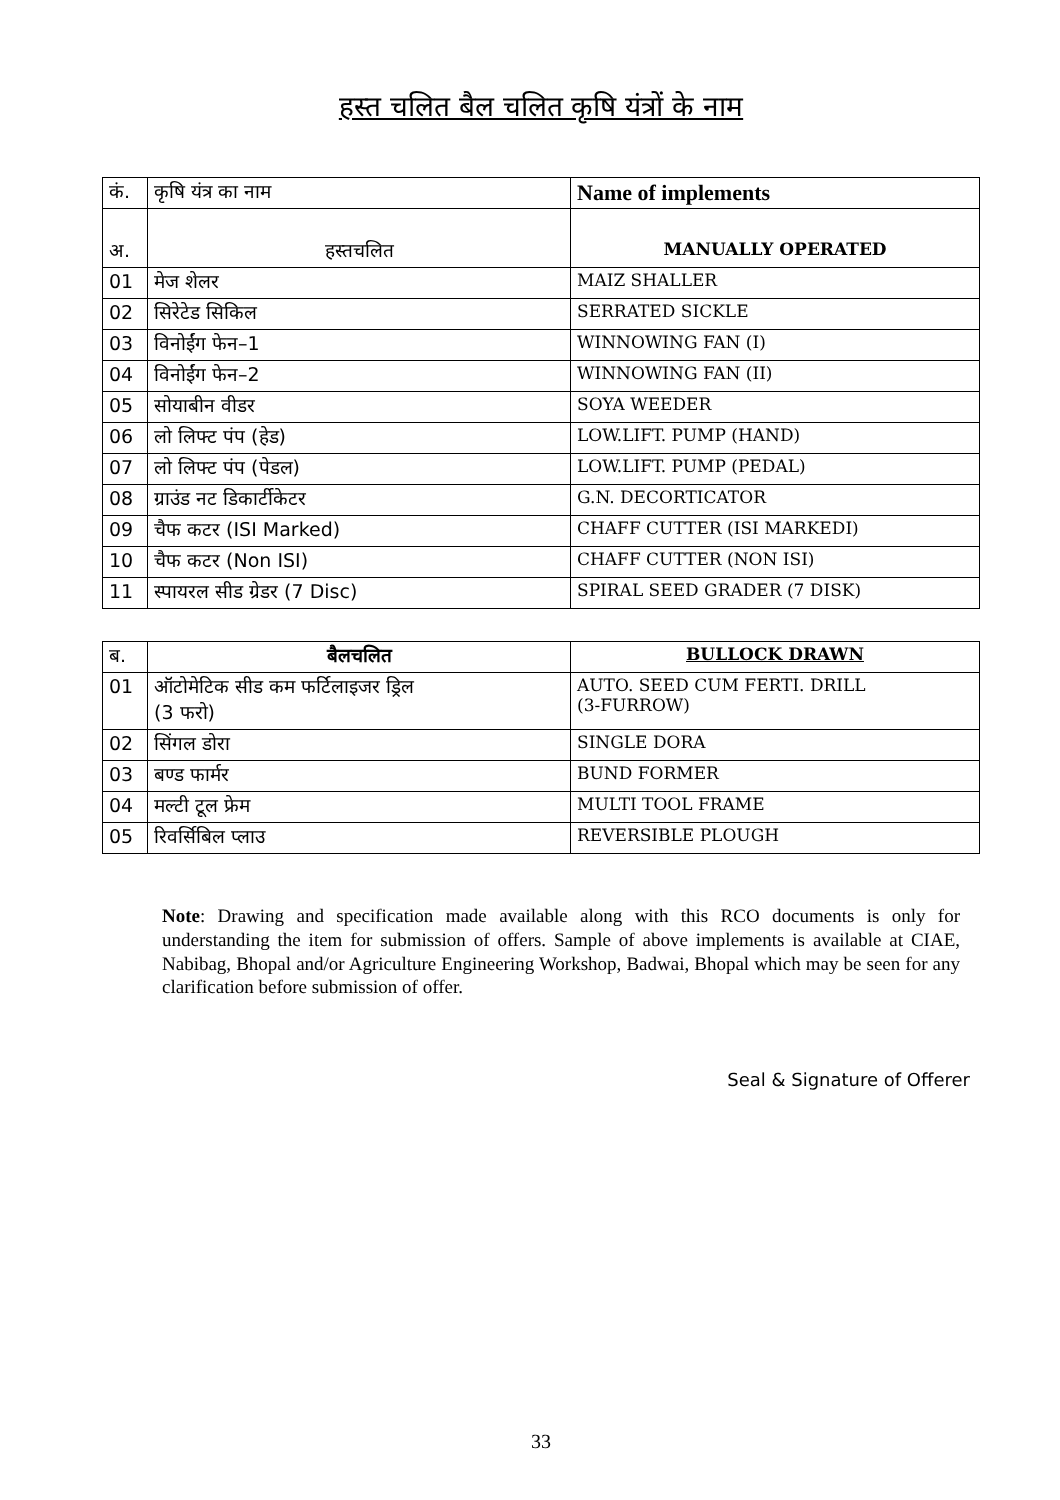हस्त चलित बैल चलित कृषि यंत्रों के नाम
| कं. | कृषि यंत्र का नाम | Name of implements |
| --- | --- | --- |
| अ. | हस्तचलित | MANUALLY OPERATED |
| 01 | मेज शेलर | MAIZ SHALLER |
| 02 | सिरेटेड सिकिल | SERRATED SICKLE |
| 03 | विनोईंग फेन–1 | WINNOWING FAN (I) |
| 04 | विनोईंग फेन–2 | WINNOWING FAN (II) |
| 05 | सोयाबीन वीडर | SOYA WEEDER |
| 06 | लो लिफ्ट पंप (हेड) | LOW.LIFT. PUMP (HAND) |
| 07 | लो लिफ्ट पंप (पेडल) | LOW.LIFT. PUMP (PEDAL) |
| 08 | ग्राउंड नट डिकार्टीकेटर | G.N. DECORTICATOR |
| 09 | चैफ कटर (ISI Marked) | CHAFF CUTTER (ISI MARKEDI) |
| 10 | चैफ कटर (Non ISI) | CHAFF CUTTER (NON ISI) |
| 11 | स्पायरल सीड ग्रेडर (7 Disc) | SPIRAL SEED GRADER (7 DISK) |
| ब. | बैलचलित | BULLOCK DRAWN |
| --- | --- | --- |
| 01 | ऑटोमेटिक सीड कम फर्टिलाइजर ड्रिल (3 फरो) | AUTO. SEED CUM FERTI. DRILL (3-FURROW) |
| 02 | सिंगल डोरा | SINGLE DORA |
| 03 | बण्ड फार्मर | BUND FORMER |
| 04 | मल्टी टूल फ्रेम | MULTI TOOL FRAME |
| 05 | रिवर्सिबिल प्लाउ | REVERSIBLE PLOUGH |
Note: Drawing and specification made available along with this RCO documents is only for understanding the item for submission of offers. Sample of above implements is available at CIAE, Nabibag, Bhopal and/or Agriculture Engineering Workshop, Badwai, Bhopal which may be seen for any clarification before submission of offer.
Seal & Signature of Offerer
33